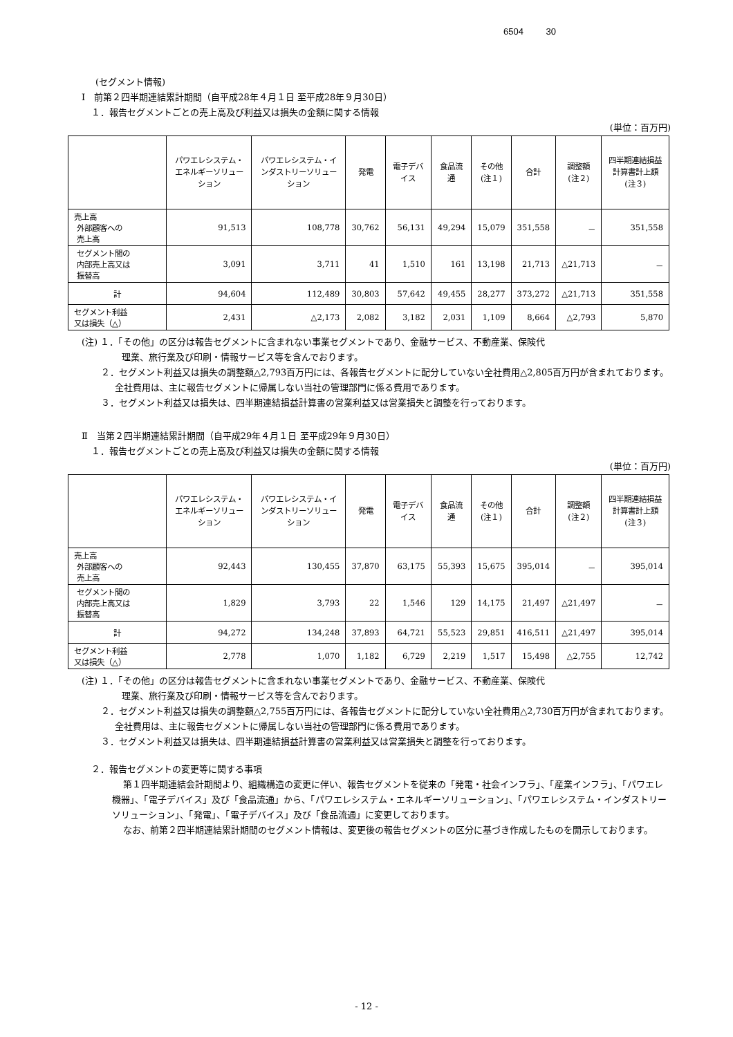6504 30
(セグメント情報)
Ⅰ　前第２四半期連結累計期間（自平成28年４月１日 至平成28年９月30日）
１．報告セグメントごとの売上高及び利益又は損失の金額に関する情報
(単位：百万円)
| | パワエレシステム・エネルギーソリューション | パワエレシステム・インダストリーソリューション | 発電 | 電子デバイス | 食品流通 | その他 (注１) | 合計 | 調整額 (注２) | 四半期連結損益計算書計上額 (注３) |
| --- | --- | --- | --- | --- | --- | --- | --- | --- | --- |
| 売上高 外部顧客への 売上高 | 91,513 | 108,778 | 30,762 | 56,131 | 49,294 | 15,079 | 351,558 | － | 351,558 |
| セグメント間の 内部売上高又は 振替高 | 3,091 | 3,711 | 41 | 1,510 | 161 | 13,198 | 21,713 | △21,713 | － |
| 計 | 94,604 | 112,489 | 30,803 | 57,642 | 49,455 | 28,277 | 373,272 | △21,713 | 351,558 |
| セグメント利益 又は損失（△） | 2,431 | △2,173 | 2,082 | 3,182 | 2,031 | 1,109 | 8,664 | △2,793 | 5,870 |
(注) １．「その他」の区分は報告セグメントに含まれない事業セグメントであり、金融サービス、不動産業、保険代
理業、旅行業及び印刷・情報サービス等を含んでおります。
２．セグメント利益又は損失の調整額△2,793百万円には、各報告セグメントに配分していない全社費用△2,805百万円が含まれております。全社費用は、主に報告セグメントに帰属しない当社の管理部門に係る費用であります。
３．セグメント利益又は損失は、四半期連結損益計算書の営業利益又は営業損失と調整を行っております。
Ⅱ　当第２四半期連結累計期間（自平成29年４月１日 至平成29年９月30日）
１．報告セグメントごとの売上高及び利益又は損失の金額に関する情報
(単位：百万円)
| | パワエレシステム・エネルギーソリューション | パワエレシステム・インダストリーソリューション | 発電 | 電子デバイス | 食品流通 | その他 (注１) | 合計 | 調整額 (注２) | 四半期連結損益計算書計上額 (注３) |
| --- | --- | --- | --- | --- | --- | --- | --- | --- | --- |
| 売上高 外部顧客への 売上高 | 92,443 | 130,455 | 37,870 | 63,175 | 55,393 | 15,675 | 395,014 | － | 395,014 |
| セグメント間の 内部売上高又は 振替高 | 1,829 | 3,793 | 22 | 1,546 | 129 | 14,175 | 21,497 | △21,497 | － |
| 計 | 94,272 | 134,248 | 37,893 | 64,721 | 55,523 | 29,851 | 416,511 | △21,497 | 395,014 |
| セグメント利益 又は損失（△） | 2,778 | 1,070 | 1,182 | 6,729 | 2,219 | 1,517 | 15,498 | △2,755 | 12,742 |
(注) １．「その他」の区分は報告セグメントに含まれない事業セグメントであり、金融サービス、不動産業、保険代
理業、旅行業及び印刷・情報サービス等を含んでおります。
２．セグメント利益又は損失の調整額△2,755百万円には、各報告セグメントに配分していない全社費用△2,730百万円が含まれております。全社費用は、主に報告セグメントに帰属しない当社の管理部門に係る費用であります。
３．セグメント利益又は損失は、四半期連結損益計算書の営業利益又は営業損失と調整を行っております。
２．報告セグメントの変更等に関する事項
第１四半期連結会計期間より、組織構造の変更に伴い、報告セグメントを従来の「発電・社会インフラ」、「産業インフラ」、「パワエレ機器」、「電子デバイス」及び「食品流通」から、「パワエレシステム・エネルギーソリューション」、「パワエレシステム・インダストリーソリューション」、「発電」、「電子デバイス」及び「食品流通」に変更しております。
なお、前第２四半期連結累計期間のセグメント情報は、変更後の報告セグメントの区分に基づき作成したものを開示しております。
- 12 -